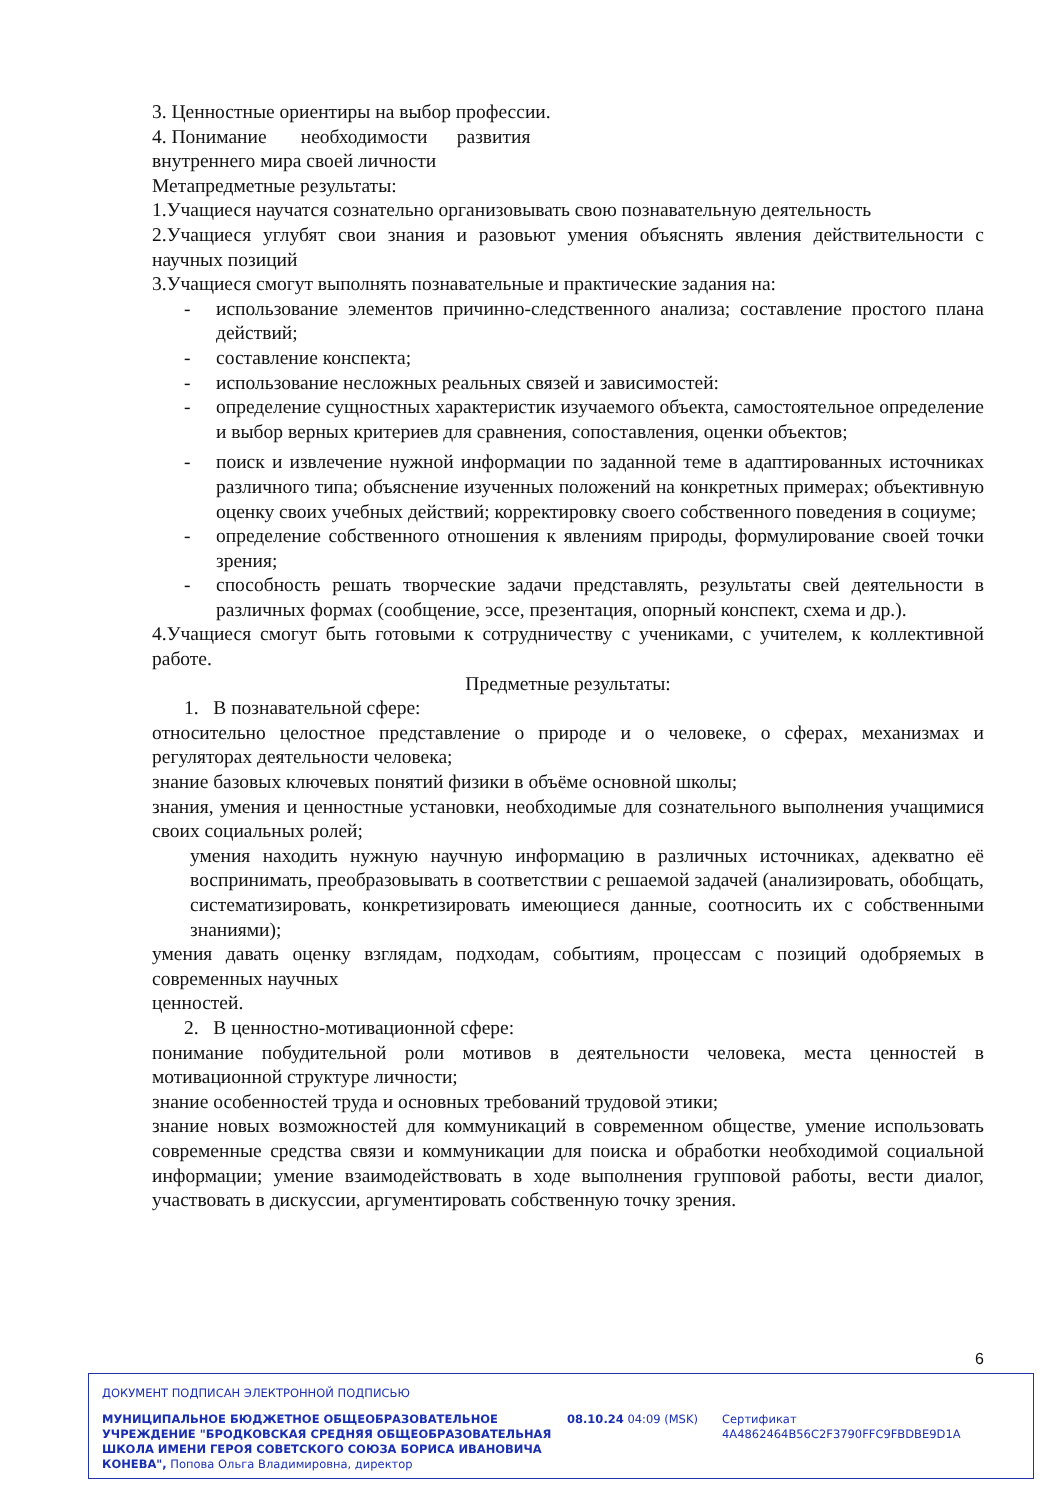3. Ценностные ориентиры на выбор профессии.
4. Понимание необходимости развития
внутреннего мира своей личности
Метапредметные результаты:
1.Учащиеся научатся сознательно организовывать свою познавательную деятельность
2.Учащиеся углубят свои знания и разовьют умения объяснять явления действительности с научных позиций
3.Учащиеся смогут выполнять познавательные и практические задания на:
- использование элементов причинно-следственного анализа; составление простого плана действий;
- составление конспекта;
- использование несложных реальных связей и зависимостей:
- определение сущностных характеристик изучаемого объекта, самостоятельное определение и выбор верных критериев для сравнения, сопоставления, оценки объектов;
- поиск и извлечение нужной информации по заданной теме в адаптированных источниках различного типа; объяснение изученных положений на конкретных примерах; объективную оценку своих учебных действий; корректировку своего собственного поведения в социуме;
- определение собственного отношения к явлениям природы, формулирование своей точки зрения;
- способность решать творческие задачи представлять, результаты свей деятельности в различных формах (сообщение, эссе, презентация, опорный конспект, схема и др.).
4.Учащиеся смогут быть готовыми к сотрудничеству с учениками, с учителем, к коллективной работе.
Предметные результаты:
1. В познавательной сфере:
относительно целостное представление о природе и о человеке, о сферах, механизмах и регуляторах деятельности человека;
знание базовых ключевых понятий физики в объёме основной школы;
знания, умения и ценностные установки, необходимые для сознательного выполнения учащимися своих социальных ролей;
умения находить нужную научную информацию в различных источниках, адекватно её воспринимать, преобразовывать в соответствии с решаемой задачей (анализировать, обобщать, систематизировать, конкретизировать имеющиеся данные, соотносить их с собственными знаниями);
умения давать оценку взглядам, подходам, событиям, процессам с позиций одобряемых в современных научных
ценностей.
2. В ценностно-мотивационной сфере:
понимание побудительной роли мотивов в деятельности человека, места ценностей в мотивационной структуре личности;
знание особенностей труда и основных требований трудовой этики;
знание новых возможностей для коммуникаций в современном обществе, умение использовать современные средства связи и коммуникации для поиска и обработки необходимой социальной информации; умение взаимодействовать в ходе выполнения групповой работы, вести диалог, участвовать в дискуссии, аргументировать собственную точку зрения.
6
ДОКУМЕНТ ПОДПИСАН ЭЛЕКТРОННОЙ ПОДПИСЬЮ
МУНИЦИПАЛЬНОЕ БЮДЖЕТНОЕ ОБЩЕОБРАЗОВАТЕЛЬНОЕ УЧРЕЖДЕНИЕ "БРОДКОВСКАЯ СРЕДНЯЯ ОБЩЕОБРАЗОВАТЕЛЬНАЯ ШКОЛА ИМЕНИ ГЕРОЯ СОВЕТСКОГО СОЮЗА БОРИСА ИВАНОВИЧА КОНЕВА", Попова Ольга Владимировна, директор
08.10.24 04:09 (MSK)
Сертификат 4A4862464B56C2F3790FFC9FBDBE9D1A